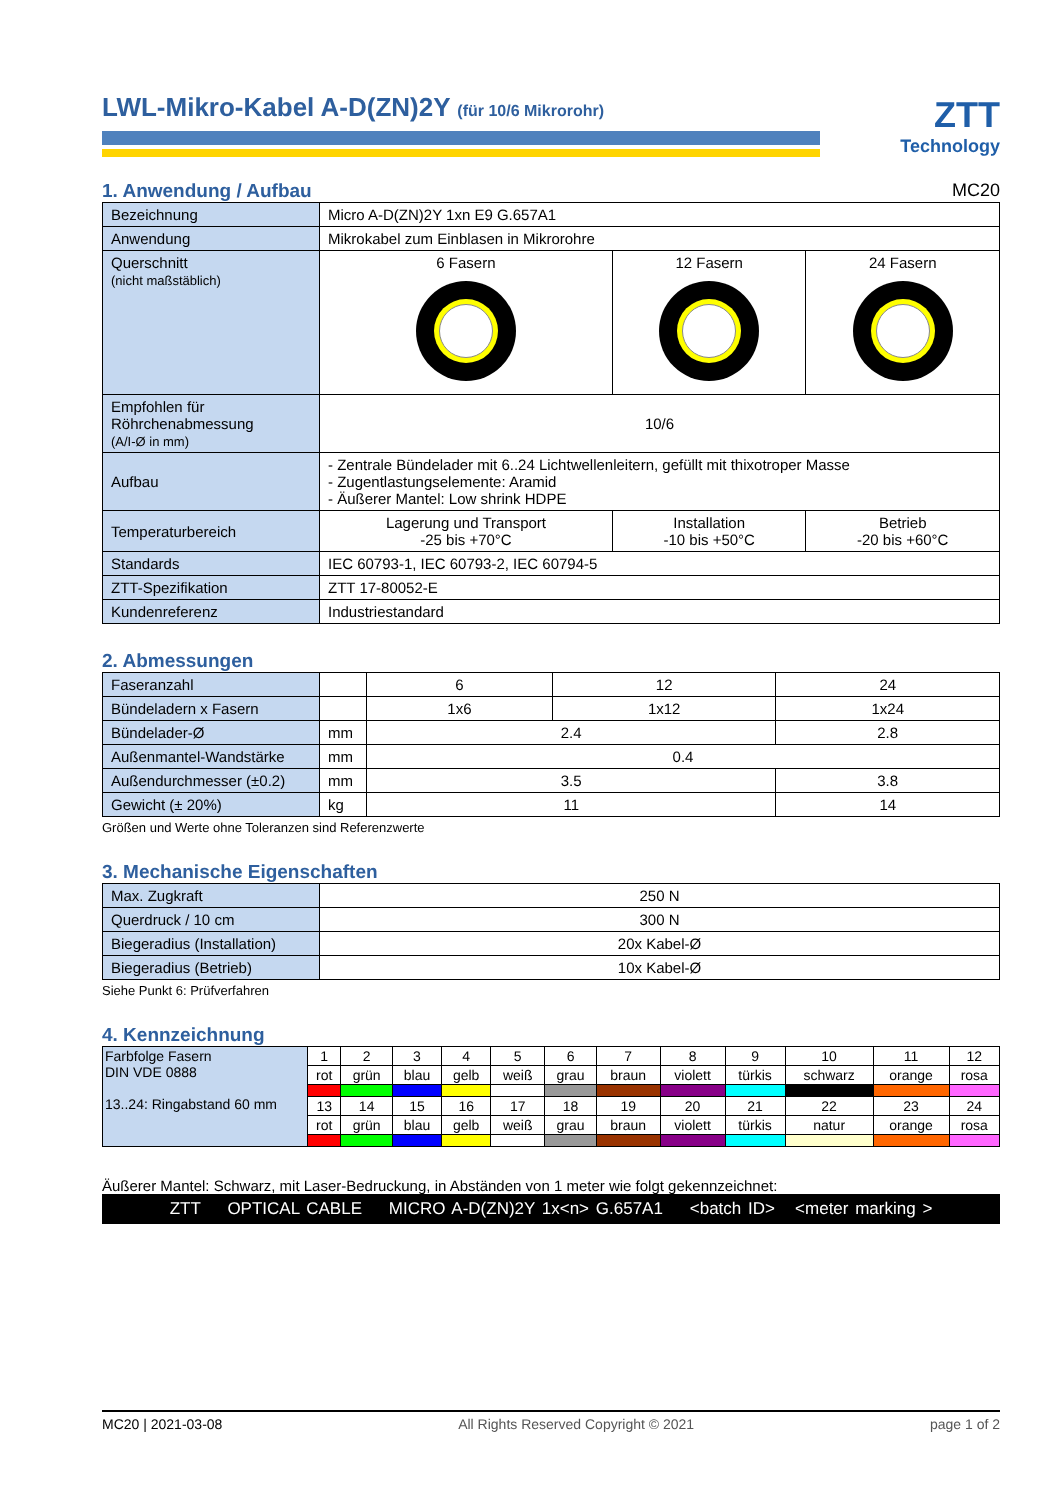LWL-Mikro-Kabel A-D(ZN)2Y (für 10/6 Mikrorohr)
ZTT
Technology
1. Anwendung / Aufbau MC20
| Bezeichnung | Micro A-D(ZN)2Y 1xn E9 G.657A1 | | |
| Anwendung | Mikrokabel zum Einblasen in Mikrorohre | | |
| Querschnitt (nicht maßstäblich) | 6 Fasern | 12 Fasern | 24 Fasern |
| Empfohlen für Röhrchenabmessung (A/I-Ø in mm) | 10/6 | | |
| Aufbau | - Zentrale Bündelader mit 6..24 Lichtwellenleitern, gefüllt mit thixotroper Masse - Zugentlastungselemente: Aramid - Äußerer Mantel: Low shrink HDPE | | |
| Temperaturbereich | Lagerung und Transport -25 bis +70°C | Installation -10 bis +50°C | Betrieb -20 bis +60°C |
| Standards | IEC 60793-1, IEC 60793-2, IEC 60794-5 | | |
| ZTT-Spezifikation | ZTT 17-80052-E | | |
| Kundenreferenz | Industriestandard | | |
2. Abmessungen
| Faseranzahl | | 6 | 12 | 24 |
| Bündeladern x Fasern | | 1x6 | 1x12 | 1x24 |
| Bündelader-Ø | mm | 2.4 | | 2.8 |
| Außenmantel-Wandstärke | mm | 0.4 | | |
| Außendurchmesser (±0.2) | mm | 3.5 | | 3.8 |
| Gewicht (± 20%) | kg | 11 | | 14 |
Größen und Werte ohne Toleranzen sind Referenzwerte
3. Mechanische Eigenschaften
| Max. Zugkraft | 250 N |
| Querdruck / 10 cm | 300 N |
| Biegeradius (Installation) | 20x Kabel-Ø |
| Biegeradius (Betrieb) | 10x Kabel-Ø |
Siehe Punkt 6: Prüfverfahren
4. Kennzeichnung
| Farbfolge Fasern DIN VDE 0888 13..24: Ringabstand 60 mm | 1 | 2 | 3 | 4 | 5 | 6 | 7 | 8 | 9 | 10 | 11 | 12 |
| | rot | grün | blau | gelb | weiß | grau | braun | violett | türkis | schwarz | orange | rosa |
| | 13 | 14 | 15 | 16 | 17 | 18 | 19 | 20 | 21 | 22 | 23 | 24 |
| | rot | grün | blau | gelb | weiß | grau | braun | violett | türkis | natur | orange | rosa |
Äußerer Mantel: Schwarz, mit Laser-Bedruckung, in Abständen von 1 meter wie folgt gekennzeichnet:
ZTT OPTICAL CABLE MICRO A-D(ZN)2Y 1x<n> G.657A1 <batch ID> <meter marking >
MC20 | 2021-03-08 All Rights Reserved Copyright © 2021 page 1 of 2